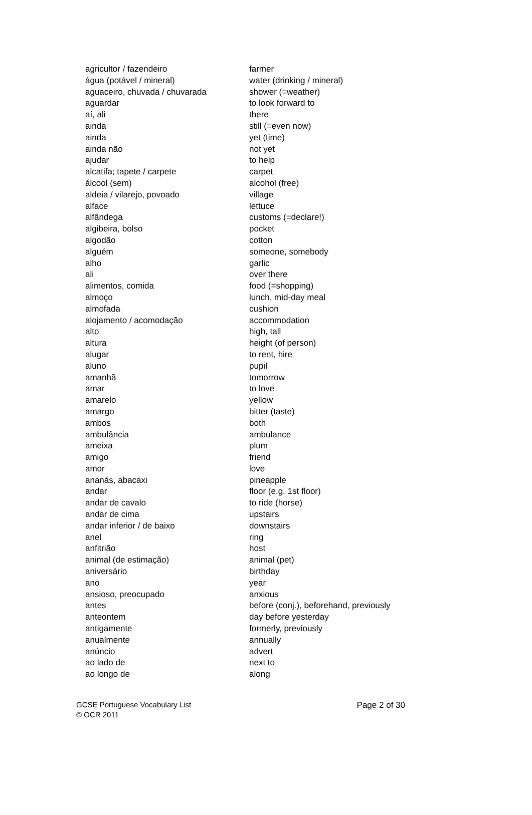| agricultor / fazendeiro | farmer |
| água (potável / mineral) | water (drinking / mineral) |
| aguaceiro, chuvada / chuvarada | shower (=weather) |
| aguardar | to look forward to |
| aí, ali | there |
| ainda | still (=even now) |
| ainda | yet (time) |
| ainda não | not yet |
| ajudar | to help |
| alcatifa; tapete / carpete | carpet |
| álcool (sem) | alcohol (free) |
| aldeia / vilarejo, povoado | village |
| alface | lettuce |
| alfândega | customs (=declare!) |
| algibeira, bolso | pocket |
| algodão | cotton |
| alguém | someone, somebody |
| alho | garlic |
| ali | over there |
| alimentos, comida | food (=shopping) |
| almoço | lunch, mid-day meal |
| almofada | cushion |
| alojamento / acomodação | accommodation |
| alto | high, tall |
| altura | height (of person) |
| alugar | to rent, hire |
| aluno | pupil |
| amanhã | tomorrow |
| amar | to love |
| amarelo | yellow |
| amargo | bitter (taste) |
| ambos | both |
| ambulância | ambulance |
| ameixa | plum |
| amigo | friend |
| amor | love |
| ananás, abacaxi | pineapple |
| andar | floor (e.g. 1st floor) |
| andar de cavalo | to ride (horse) |
| andar de cima | upstairs |
| andar inferior / de baixo | downstairs |
| anel | ring |
| anfitrião | host |
| animal (de estimação) | animal (pet) |
| aniversário | birthday |
| ano | year |
| ansioso, preocupado | anxious |
| antes | before (conj.), beforehand, previously |
| anteontem | day before yesterday |
| antigamente | formerly, previously |
| anualmente | annually |
| anúncio | advert |
| ao lado de | next to |
| ao longo de | along |
GCSE Portuguese Vocabulary List Page 2 of 30
© OCR 2011